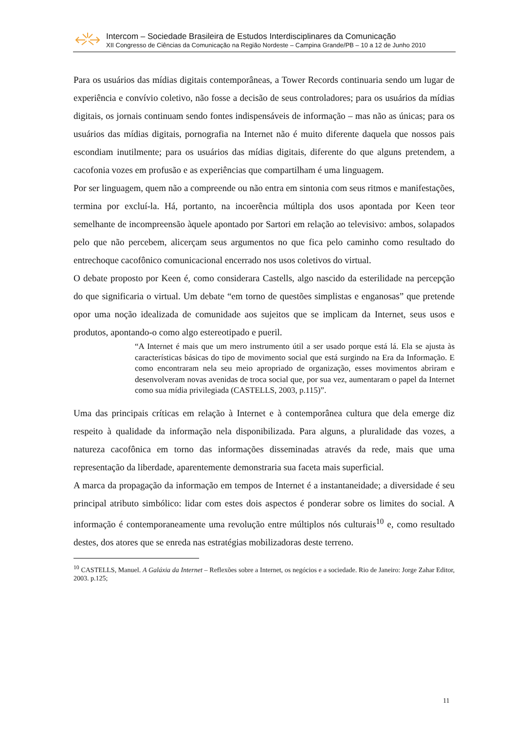Intercom – Sociedade Brasileira de Estudos Interdisciplinares da Comunicação
XII Congresso de Ciências da Comunicação na Região Nordeste – Campina Grande/PB – 10 a 12 de Junho 2010
Para os usuários das mídias digitais contemporâneas, a Tower Records continuaria sendo um lugar de experiência e convívio coletivo, não fosse a decisão de seus controladores; para os usuários da mídias digitais, os jornais continuam sendo fontes indispensáveis de informação – mas não as únicas; para os usuários das mídias digitais, pornografia na Internet não é muito diferente daquela que nossos pais escondiam inutilmente; para os usuários das mídias digitais, diferente do que alguns pretendem, a cacofonia vozes em profusão e as experiências que compartilham é uma linguagem.
Por ser linguagem, quem não a compreende ou não entra em sintonia com seus ritmos e manifestações, termina por excluí-la. Há, portanto, na incoerência múltipla dos usos apontada por Keen teor semelhante de incompreensão àquele apontado por Sartori em relação ao televisivo: ambos, solapados pelo que não percebem, alicerçam seus argumentos no que fica pelo caminho como resultado do entrechoque cacofônico comunicacional encerrado nos usos coletivos do virtual.
O debate proposto por Keen é, como considerara Castells, algo nascido da esterilidade na percepção do que significaria o virtual. Um debate “em torno de questões simplistas e enganosas” que pretende opor uma noção idealizada de comunidade aos sujeitos que se implicam da Internet, seus usos e produtos, apontando-o como algo estereotipado e pueril.
“A Internet é mais que um mero instrumento útil a ser usado porque está lá. Ela se ajusta às características básicas do tipo de movimento social que está surgindo na Era da Informação. E como encontraram nela seu meio apropriado de organização, esses movimentos abriram e desenvolveram novas avenidas de troca social que, por sua vez, aumentaram o papel da Internet como sua mídia privilegiada (CASTELLS, 2003, p.115)”.
Uma das principais críticas em relação à Internet e à contemporânea cultura que dela emerge diz respeito à qualidade da informação nela disponibilizada. Para alguns, a pluralidade das vozes, a natureza cacofônica em torno das informações disseminadas através da rede, mais que uma representação da liberdade, aparentemente demonstraria sua faceta mais superficial.
A marca da propagação da informação em tempos de Internet é a instantaneidade; a diversidade é seu principal atributo simbólico: lidar com estes dois aspectos é ponderar sobre os limites do social. A informação é contemporaneamente uma revolução entre múltiplos nós culturais<sup>10</sup> e, como resultado destes, dos atores que se enreda nas estratégias mobilizadoras deste terreno.
<sup>10</sup> CASTELLS, Manuel. A Galáxia da Internet – Reflexões sobre a Internet, os negócios e a sociedade. Rio de Janeiro: Jorge Zahar Editor, 2003. p.125;
11